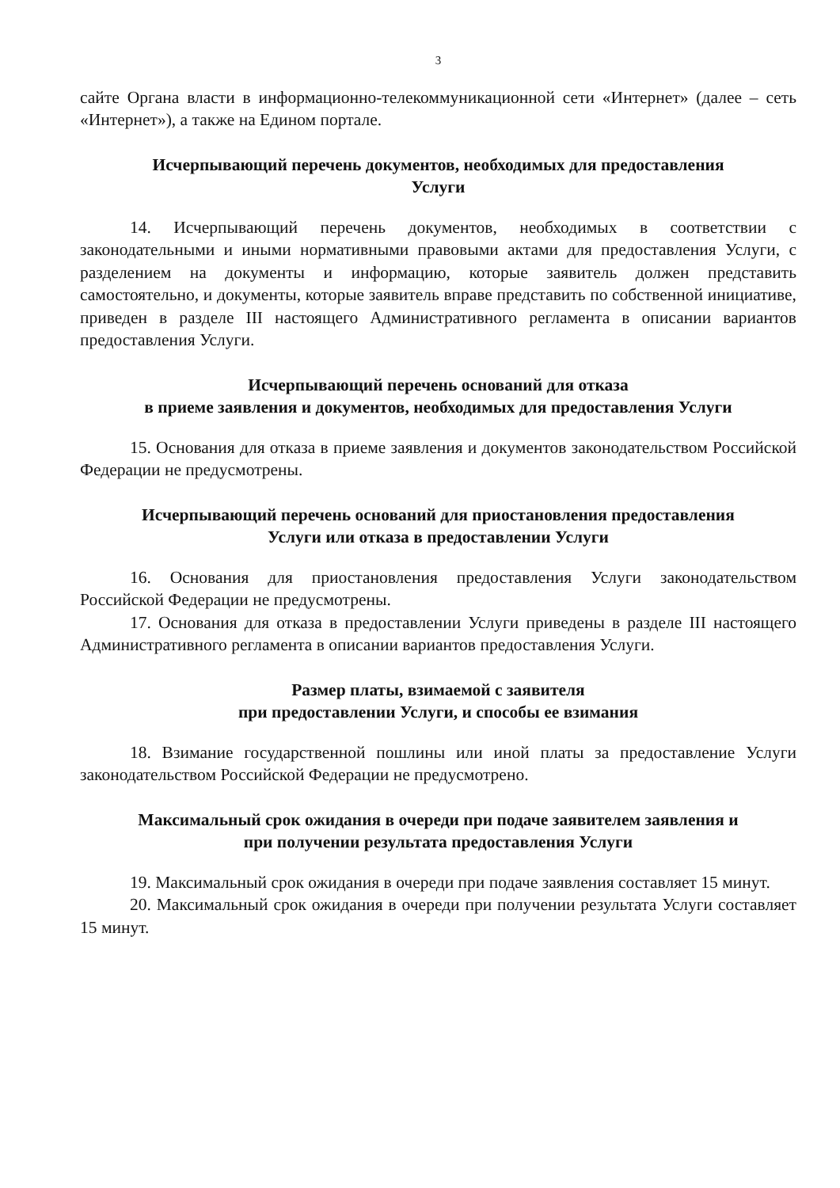3
сайте Органа власти в информационно-телекоммуникационной сети «Интернет» (далее – сеть «Интернет»), а также на Едином портале.
Исчерпывающий перечень документов, необходимых для предоставления
Услуги
14. Исчерпывающий перечень документов, необходимых в соответствии с законодательными и иными нормативными правовыми актами для предоставления Услуги, с разделением на документы и информацию, которые заявитель должен представить самостоятельно, и документы, которые заявитель вправе представить по собственной инициативе, приведен в разделе III настоящего Административного регламента в описании вариантов предоставления Услуги.
Исчерпывающий перечень оснований для отказа
в приеме заявления и документов, необходимых для предоставления Услуги
15. Основания для отказа в приеме заявления и документов законодательством Российской Федерации не предусмотрены.
Исчерпывающий перечень оснований для приостановления предоставления
Услуги или отказа в предоставлении Услуги
16. Основания для приостановления предоставления Услуги законодательством Российской Федерации не предусмотрены.
17. Основания для отказа в предоставлении Услуги приведены в разделе III настоящего Административного регламента в описании вариантов предоставления Услуги.
Размер платы, взимаемой с заявителя
при предоставлении Услуги, и способы ее взимания
18. Взимание государственной пошлины или иной платы за предоставление Услуги законодательством Российской Федерации не предусмотрено.
Максимальный срок ожидания в очереди при подаче заявителем заявления и
при получении результата предоставления Услуги
19. Максимальный срок ожидания в очереди при подаче заявления составляет 15 минут.
20. Максимальный срок ожидания в очереди при получении результата Услуги составляет 15 минут.